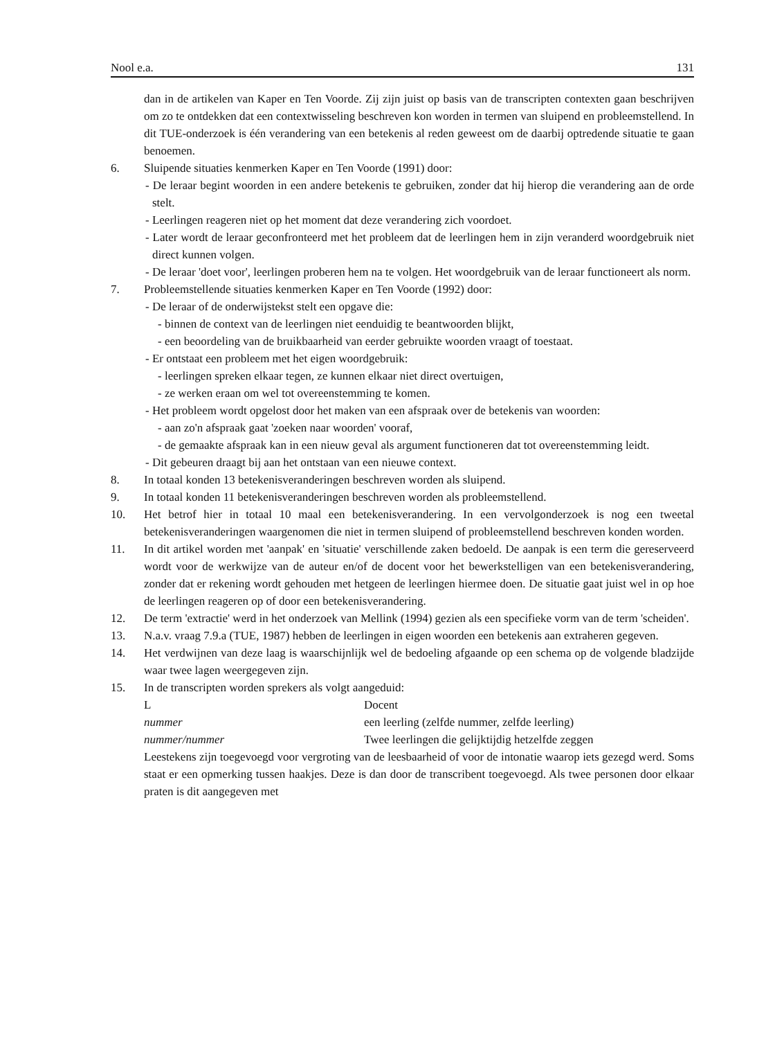Nool e.a. 131
dan in de artikelen van Kaper en Ten Voorde. Zij zijn juist op basis van de transcripten contexten gaan beschrijven om zo te ontdekken dat een contextwisseling beschreven kon worden in termen van sluipend en probleemstellend. In dit TUE-onderzoek is één verandering van een betekenis al reden geweest om de daarbij optredende situatie te gaan benoemen.
6. Sluipende situaties kenmerken Kaper en Ten Voorde (1991) door:
- De leraar begint woorden in een andere betekenis te gebruiken, zonder dat hij hierop die verandering aan de orde stelt.
- Leerlingen reageren niet op het moment dat deze verandering zich voordoet.
- Later wordt de leraar geconfronteerd met het probleem dat de leerlingen hem in zijn veranderd woordgebruik niet direct kunnen volgen.
- De leraar 'doet voor', leerlingen proberen hem na te volgen. Het woordgebruik van de leraar functioneert als norm.
7. Probleemstellende situaties kenmerken Kaper en Ten Voorde (1992) door:
- De leraar of de onderwijstekst stelt een opgave die:
- binnen de context van de leerlingen niet eenduidig te beantwoorden blijkt,
- een beoordeling van de bruikbaarheid van eerder gebruikte woorden vraagt of toestaat.
- Er ontstaat een probleem met het eigen woordgebruik:
- leerlingen spreken elkaar tegen, ze kunnen elkaar niet direct overtuigen,
- ze werken eraan om wel tot overeenstemming te komen.
- Het probleem wordt opgelost door het maken van een afspraak over de betekenis van woorden:
- aan zo'n afspraak gaat 'zoeken naar woorden' vooraf,
- de gemaakte afspraak kan in een nieuw geval als argument functioneren dat tot overeenstemming leidt.
- Dit gebeuren draagt bij aan het ontstaan van een nieuwe context.
8. In totaal konden 13 betekenisveranderingen beschreven worden als sluipend.
9. In totaal konden 11 betekenisveranderingen beschreven worden als probleemstellend.
10. Het betrof hier in totaal 10 maal een betekenisverandering. In een vervolgonderzoek is nog een tweetal betekenisveranderingen waargenomen die niet in termen sluipend of probleemstellend beschreven konden worden.
11. In dit artikel worden met 'aanpak' en 'situatie' verschillende zaken bedoeld. De aanpak is een term die gereserveerd wordt voor de werkwijze van de auteur en/of de docent voor het bewerkstelligen van een betekenisverandering, zonder dat er rekening wordt gehouden met hetgeen de leerlingen hiermee doen. De situatie gaat juist wel in op hoe de leerlingen reageren op of door een betekenisverandering.
12. De term 'extractie' werd in het onderzoek van Mellink (1994) gezien als een specifieke vorm van de term 'scheiden'.
13. N.a.v. vraag 7.9.a (TUE, 1987) hebben de leerlingen in eigen woorden een betekenis aan extraheren gegeven.
14. Het verdwijnen van deze laag is waarschijnlijk wel de bedoeling afgaande op een schema op de volgende bladzijde waar twee lagen weergegeven zijn.
15. In de transcripten worden sprekers als volgt aangeduid:
L Docent
nummer een leerling (zelfde nummer, zelfde leerling)
nummer/nummer Twee leerlingen die gelijktijdig hetzelfde zeggen
Leestekens zijn toegevoegd voor vergroting van de leesbaarheid of voor de intonatie waarop iets gezegd werd. Soms staat er een opmerking tussen haakjes. Deze is dan door de transcribent toegevoegd. Als twee personen door elkaar praten is dit aangegeven met